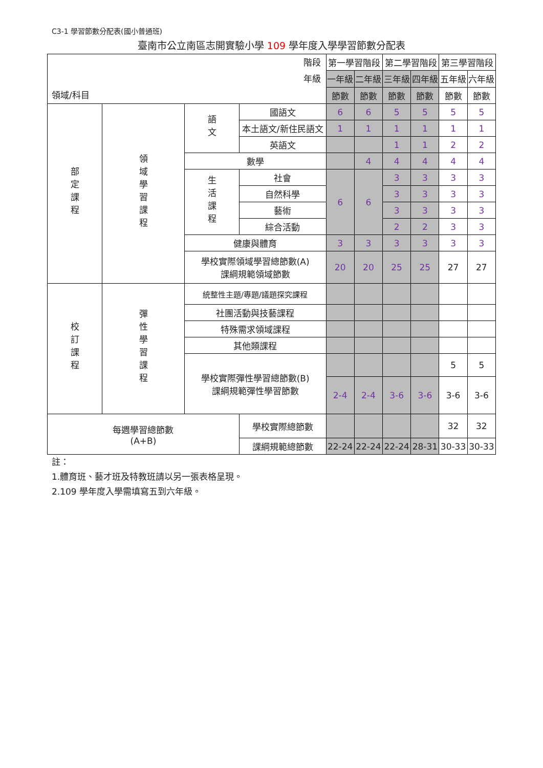C3-1 學習節數分配表(國小普通班)
臺南市公立南區志開實驗小學 109 學年度入學學習節數分配表
| 階段 年級 領域/科目 | | | | 第一學習階段 | | 第二學習階段 | | 第三學習階段 | |
| --- | --- | --- | --- | --- | --- | --- | --- | --- | --- |
| | | | | 一年級 | 二年級 | 三年級 | 四年級 | 五年級 | 六年級 |
| | | | | 節數 | 節數 | 節數 | 節數 | 節數 | 節數 |
| 部定課程 | 領域學習課程 | 語文 | 國語文 | 6 | 6 | 5 | 5 | 5 | 5 |
| | | | 本土語文/新住民語文 | 1 | 1 | 1 | 1 | 1 | 1 |
| | | | 英語文 | | | 1 | 1 | 2 | 2 |
| | | 數學 | | | 4 | 4 | 4 | 4 | 4 |
| | | 生活課程 | 社會 | 6 | 6 | 3 | 3 | 3 | 3 |
| | | | 自然科學 | | | 3 | 3 | 3 | 3 |
| | | | 藝術 | | | 3 | 3 | 3 | 3 |
| | | | 綜合活動 | | | 2 | 2 | 3 | 3 |
| | | 健康與體育 | | 3 | 3 | 3 | 3 | 3 | 3 |
| | | 學校實際領域學習總節數(A) 課綱規範領域節數 | | 20 | 20 | 25 | 25 | 27 | 27 |
| 校訂課程 | 彈性學習課程 | 統整性主題/專題/議題探究課程 | | | | | | | |
| | | 社團活動與技藝課程 | | | | | | | |
| | | 特殊需求領域課程 | | | | | | | |
| | | 其他類課程 | | | | | | | |
| | | 學校實際彈性學習總節數(B) 課綱規範彈性學習節數 | | | | | | 5 | 5 |
| | | | | 2-4 | 2-4 | 3-6 | 3-6 | 3-6 | 3-6 |
| 每週學習總節數 (A+B) | | | 學校實際總節數 | | | | | 32 | 32 |
| | | | 課綱規範總節數 | 22-24 | 22-24 | 22-24 | 28-31 | 30-33 | 30-33 |
註：
1.體育班、藝才班及特教班請以另一張表格呈現。
2.109 學年度入學需填寫五到六年級。